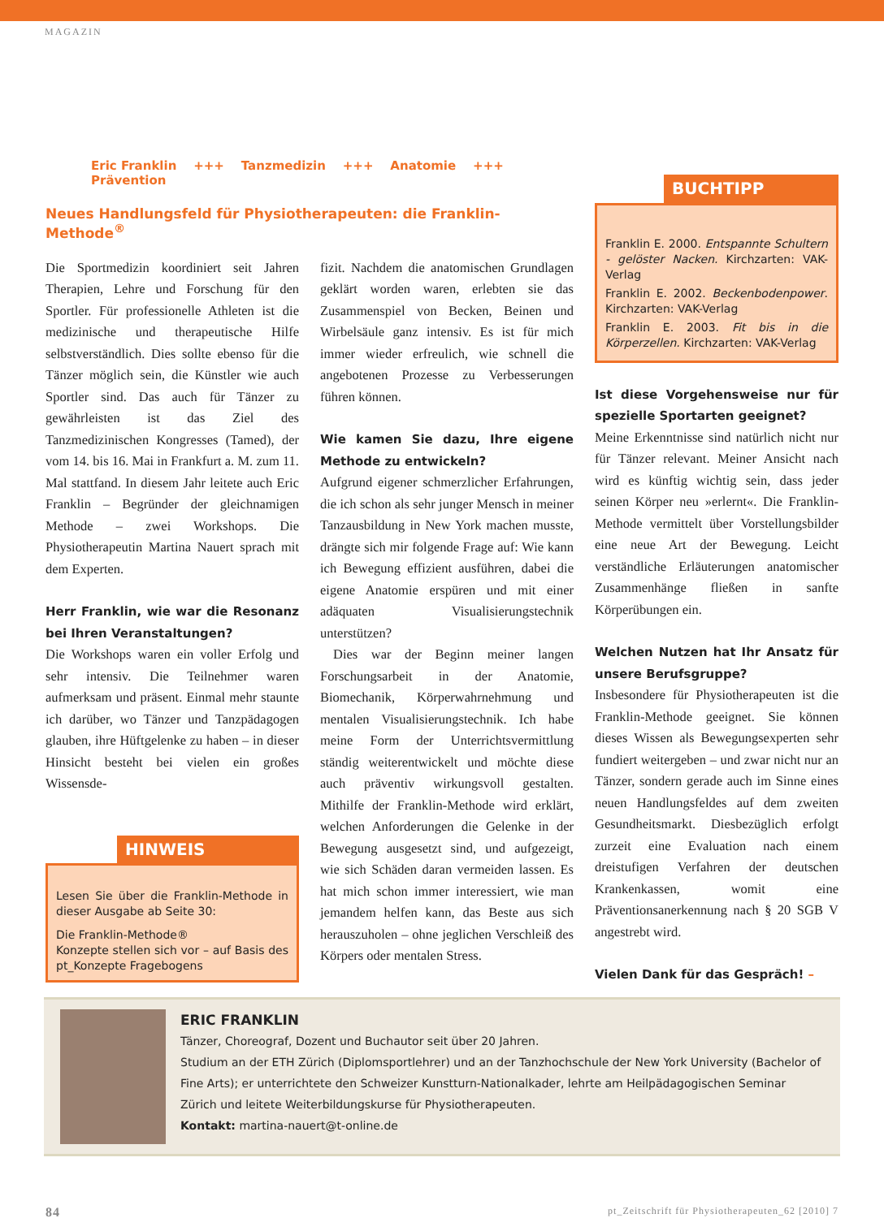MAGAZIN
Eric Franklin +++ Tanzmedizin +++ Anatomie +++ Prävention
Neues Handlungsfeld für Physiotherapeuten: die Franklin-Methode<sup>®</sup>
Die Sportmedizin koordiniert seit Jahren Therapien, Lehre und Forschung für den Sportler. Für professionelle Athleten ist die medizinische und therapeutische Hilfe selbstverständlich. Dies sollte ebenso für die Tänzer möglich sein, die Künstler wie auch Sportler sind. Das auch für Tänzer zu gewährleisten ist das Ziel des Tanzmedizinischen Kongresses (Tamed), der vom 14. bis 16. Mai in Frankfurt a. M. zum 11. Mal stattfand. In diesem Jahr leitete auch Eric Franklin – Begründer der gleichnamigen Methode – zwei Workshops. Die Physiotherapeutin Martina Nauert sprach mit dem Experten.
Herr Franklin, wie war die Resonanz bei Ihren Veranstaltungen?
Die Workshops waren ein voller Erfolg und sehr intensiv. Die Teilnehmer waren aufmerksam und präsent. Einmal mehr staunte ich darüber, wo Tänzer und Tanzpädagogen glauben, ihre Hüftgelenke zu haben – in dieser Hinsicht besteht bei vielen ein großes Wissensde-
HINWEIS
Lesen Sie über die Franklin-Methode in dieser Ausgabe ab Seite 30:
Die Franklin-Methode®
Konzepte stellen sich vor – auf Basis des pt_Konzepte Fragebogens
fizit. Nachdem die anatomischen Grundlagen geklärt worden waren, erlebten sie das Zusammenspiel von Becken, Beinen und Wirbelsäule ganz intensiv. Es ist für mich immer wieder erfreulich, wie schnell die angebotenen Prozesse zu Verbesserungen führen können.
Wie kamen Sie dazu, Ihre eigene Methode zu entwickeln?
Aufgrund eigener schmerzlicher Erfahrungen, die ich schon als sehr junger Mensch in meiner Tanzausbildung in New York machen musste, drängte sich mir folgende Frage auf: Wie kann ich Bewegung effizient ausführen, dabei die eigene Anatomie erspüren und mit einer adäquaten Visualisierungstechnik unterstützen?
Dies war der Beginn meiner langen Forschungsarbeit in der Anatomie, Biomechanik, Körperwahrnehmung und mentalen Visualisierungstechnik. Ich habe meine Form der Unterrichtsvermittlung ständig weiterentwickelt und möchte diese auch präventiv wirkungsvoll gestalten. Mithilfe der Franklin-Methode wird erklärt, welchen Anforderungen die Gelenke in der Bewegung ausgesetzt sind, und aufgezeigt, wie sich Schäden daran vermeiden lassen. Es hat mich schon immer interessiert, wie man jemandem helfen kann, das Beste aus sich herauszuholen – ohne jeglichen Verschleiß des Körpers oder mentalen Stress.
BUCHTIPP
Franklin E. 2000. Entspannte Schultern - gelöster Nacken. Kirchzarten: VAK-Verlag
Franklin E. 2002. Beckenbodenpower. Kirchzarten: VAK-Verlag
Franklin E. 2003. Fit bis in die Körperzellen. Kirchzarten: VAK-Verlag
Ist diese Vorgehensweise nur für spezielle Sportarten geeignet?
Meine Erkenntnisse sind natürlich nicht nur für Tänzer relevant. Meiner Ansicht nach wird es künftig wichtig sein, dass jeder seinen Körper neu »erlernt«. Die Franklin-Methode vermittelt über Vorstellungsbilder eine neue Art der Bewegung. Leicht verständliche Erläuterungen anatomischer Zusammenhänge fließen in sanfte Körperübungen ein.
Welchen Nutzen hat Ihr Ansatz für unsere Berufsgruppe?
Insbesondere für Physiotherapeuten ist die Franklin-Methode geeignet. Sie können dieses Wissen als Bewegungsexperten sehr fundiert weitergeben – und zwar nicht nur an Tänzer, sondern gerade auch im Sinne eines neuen Handlungsfeldes auf dem zweiten Gesundheitsmarkt. Diesbezüglich erfolgt zurzeit eine Evaluation nach einem dreistufigen Verfahren der deutschen Krankenkassen, womit eine Präventionsanerkennung nach § 20 SGB V angestrebt wird.
Vielen Dank für das Gespräch! –
ERIC FRANKLIN
Tänzer, Choreograf, Dozent und Buchautor seit über 20 Jahren.
Studium an der ETH Zürich (Diplomsportlehrer) und an der Tanzhochschule der New York University (Bachelor of Fine Arts); er unterrichtete den Schweizer Kunstturn-Nationalkader, lehrte am Heilpädagogischen Seminar Zürich und leitete Weiterbildungskurse für Physiotherapeuten.
Kontakt: martina-nauert@t-online.de
84 pt_Zeitschrift für Physiotherapeuten_62 [2010] 7